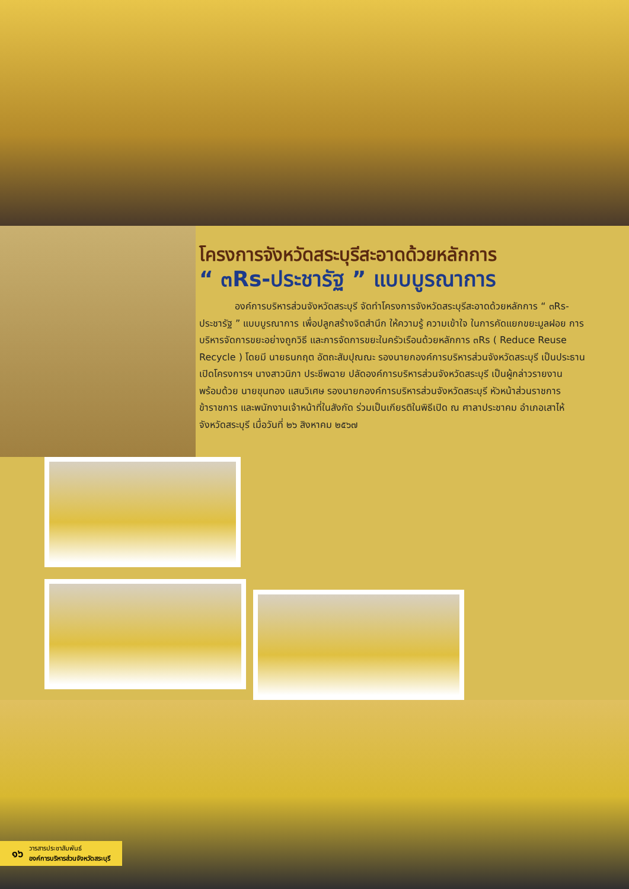โครงการจังหวัดสระบุรีสะอาดด้วยหลักการ
“ ๓Rs-ประชารัฐ ” แบบบูรณาการ
องค์การบริหารส่วนจังหวัดสระบุรี จัดทำโครงการจังหวัดสระบุรีสะอาดด้วยหลักการ “ ๓Rs-ประชารัฐ ” แบบบูรณาการ เพื่อปลูกสร้างจิตสำนึก ให้ความรู้ ความเข้าใจ ในการคัดแยกขยะมูลฝอย การบริหารจัดการขยะอย่างถูกวิธี และการจัดการขยะในครัวเรือนด้วยหลักการ ๓Rs ( Reduce Reuse Recycle ) โดยมี นายธนกฤต อัตถะสัมปุณณะ รองนายกองค์การบริหารส่วนจังหวัดสระบุรี เป็นประธานเปิดโครงการฯ นางสาวนิภา ประชีพฉาย ปลัดองค์การบริหารส่วนจังหวัดสระบุรี เป็นผู้กล่าวรายงาน พร้อมด้วย นายขุนทอง แสนวิเศษ รองนายกองค์การบริหารส่วนจังหวัดสระบุรี หัวหน้าส่วนราชการ ข้าราชการ และพนักงานเจ้าหน้าที่ในสังกัด ร่วมเป็นเกียรติในพิธีเปิด ณ ศาลาประชาคม อำเภอเสาไห้ จังหวัดสระบุรี เมื่อวันที่ ๒๖ สิงหาคม ๒๕๖๗
๑๖ วารสารประชาสัมพันธ์
องค์การบริหารส่วนจังหวัดสระบุรี